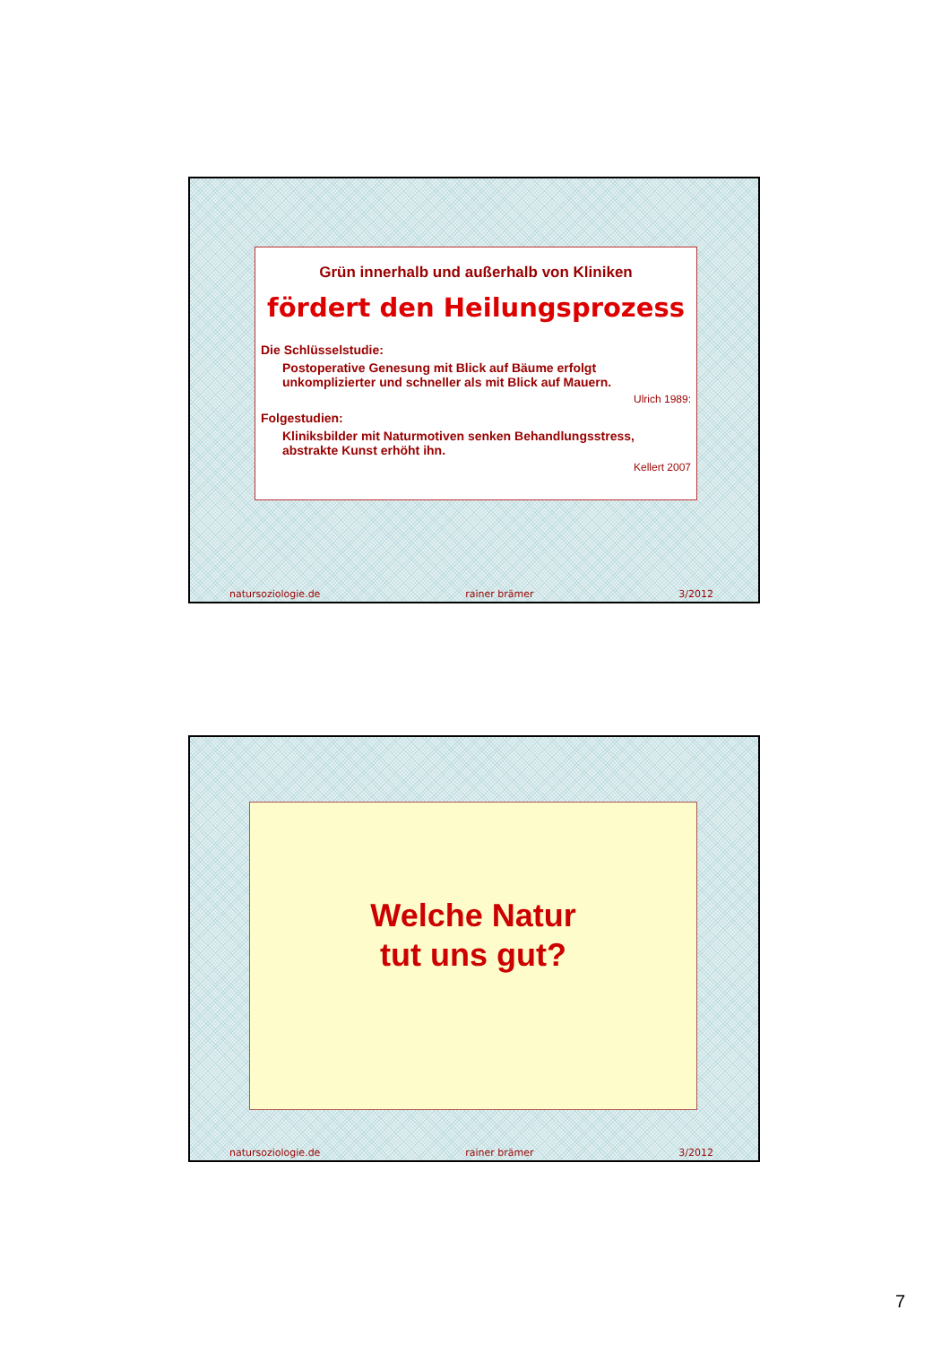Grün innerhalb und außerhalb von Kliniken
fördert den Heilungsprozess
Die Schlüsselstudie:
Postoperative Genesung mit Blick auf Bäume erfolgt unkomplizierter und schneller als mit Blick auf Mauern.
Ulrich 1989:
Folgestudien:
Kliniksbilder mit Naturmotiven senken Behandlungsstress, abstrakte Kunst erhöht ihn.
Kellert 2007
natursoziologie.de rainer brämer 3/2012
Welche Natur
tut uns gut?
natursoziologie.de rainer brämer 3/2012
7